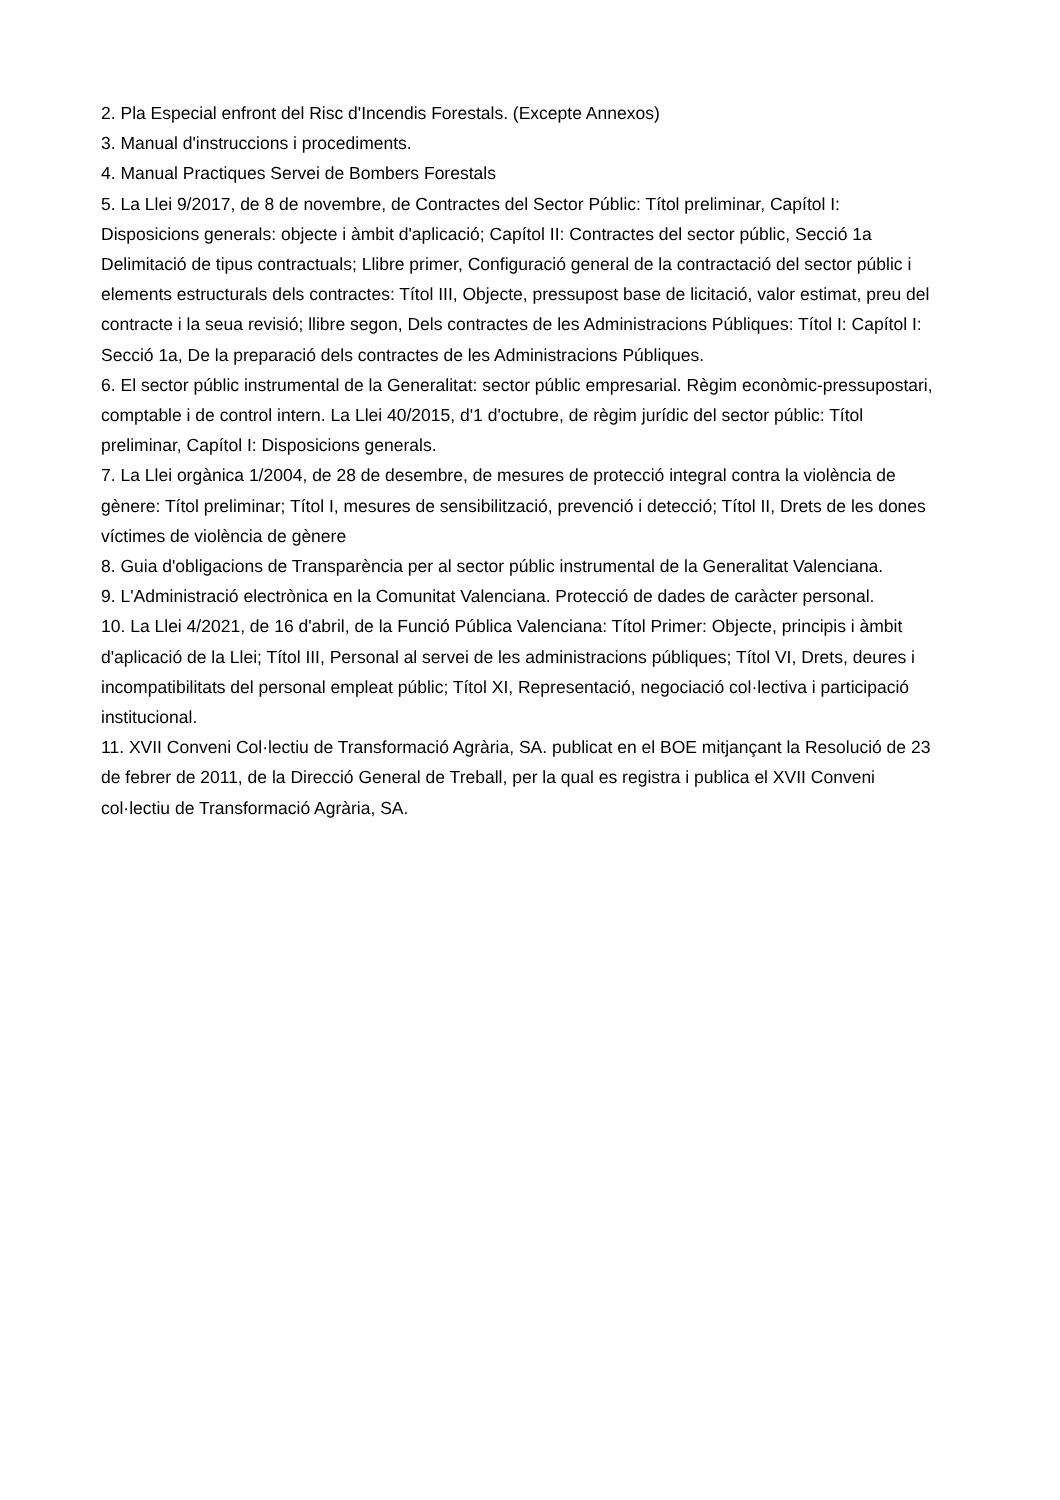2. Pla Especial enfront del Risc d'Incendis Forestals. (Excepte Annexos)
3. Manual d'instruccions i procediments.
4. Manual Practiques Servei de Bombers Forestals
5. La Llei 9/2017, de 8 de novembre, de Contractes del Sector Públic: Títol preliminar, Capítol I: Disposicions generals: objecte i àmbit d'aplicació; Capítol II: Contractes del sector públic, Secció 1a Delimitació de tipus contractuals; Llibre primer, Configuració general de la contractació del sector públic i elements estructurals dels contractes: Títol III, Objecte, pressupost base de licitació, valor estimat, preu del contracte i la seua revisió; llibre segon, Dels contractes de les Administracions Públiques: Títol I: Capítol I: Secció 1a, De la preparació dels contractes de les Administracions Públiques.
6. El sector públic instrumental de la Generalitat: sector públic empresarial. Règim econòmic-pressupostari, comptable i de control intern. La Llei 40/2015, d'1 d'octubre, de règim jurídic del sector públic: Títol preliminar, Capítol I: Disposicions generals.
7. La Llei orgànica 1/2004, de 28 de desembre, de mesures de protecció integral contra la violència de gènere: Títol preliminar; Títol I, mesures de sensibilització, prevenció i detecció; Títol II, Drets de les dones víctimes de violència de gènere
8. Guia d'obligacions de Transparència per al sector públic instrumental de la Generalitat Valenciana.
9. L'Administració electrònica en la Comunitat Valenciana. Protecció de dades de caràcter personal.
10. La Llei 4/2021, de 16 d'abril, de la Funció Pública Valenciana: Títol Primer: Objecte, principis i àmbit d'aplicació de la Llei; Títol III, Personal al servei de les administracions públiques; Títol VI, Drets, deures i incompatibilitats del personal empleat públic; Títol XI, Representació, negociació col·lectiva i participació institucional.
11. XVII Conveni Col·lectiu de Transformació Agrària, SA. publicat en el BOE mitjançant la Resolució de 23 de febrer de 2011, de la Direcció General de Treball, per la qual es registra i publica el XVII Conveni col·lectiu de Transformació Agrària, SA.